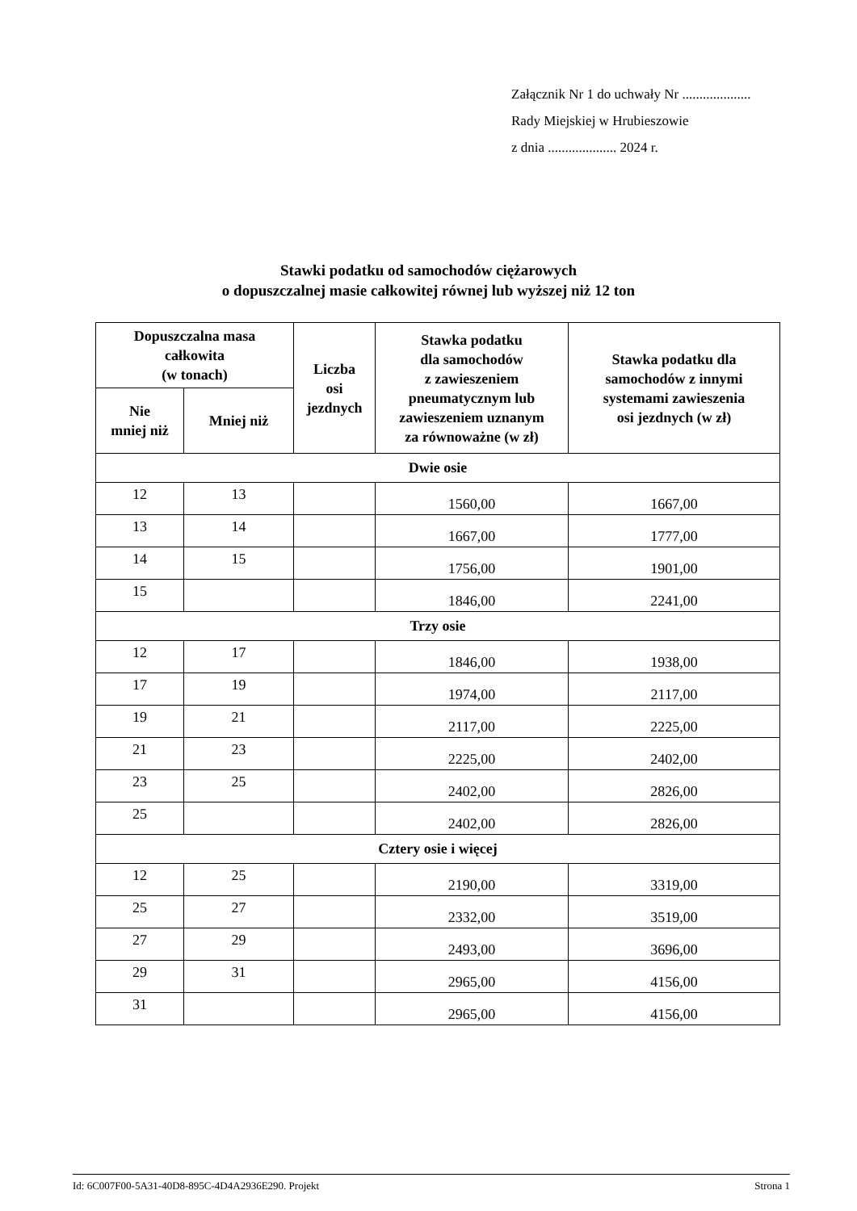Załącznik Nr 1 do uchwały Nr ....................
Rady Miejskiej w Hrubieszowie
z dnia .................... 2024 r.
Stawki podatku od samochodów ciężarowych
o dopuszczalnej masie całkowitej równej lub wyższej niż 12 ton
| Dopuszczalna masa całkowita (w tonach) | | Liczba osi jezdnych | Stawka podatku dla samochodów z zawieszeniem pneumatycznym lub zawieszeniem uznanym za równoważne (w zł) | Stawka podatku dla samochodów z innymi systemami zawieszenia osi jezdnych (w zł) |
| --- | --- | --- | --- | --- |
| Nie mniej niż | Mniej niż | | | |
| Dwie osie | | | | |
| 12 | 13 | | 1560,00 | 1667,00 |
| 13 | 14 | | 1667,00 | 1777,00 |
| 14 | 15 | | 1756,00 | 1901,00 |
| 15 | | | 1846,00 | 2241,00 |
| Trzy osie | | | | |
| 12 | 17 | | 1846,00 | 1938,00 |
| 17 | 19 | | 1974,00 | 2117,00 |
| 19 | 21 | | 2117,00 | 2225,00 |
| 21 | 23 | | 2225,00 | 2402,00 |
| 23 | 25 | | 2402,00 | 2826,00 |
| 25 | | | 2402,00 | 2826,00 |
| Cztery osie i więcej | | | | |
| 12 | 25 | | 2190,00 | 3319,00 |
| 25 | 27 | | 2332,00 | 3519,00 |
| 27 | 29 | | 2493,00 | 3696,00 |
| 29 | 31 | | 2965,00 | 4156,00 |
| 31 | | | 2965,00 | 4156,00 |
Id: 6C007F00-5A31-40D8-895C-4D4A2936E290. Projekt Strona 1